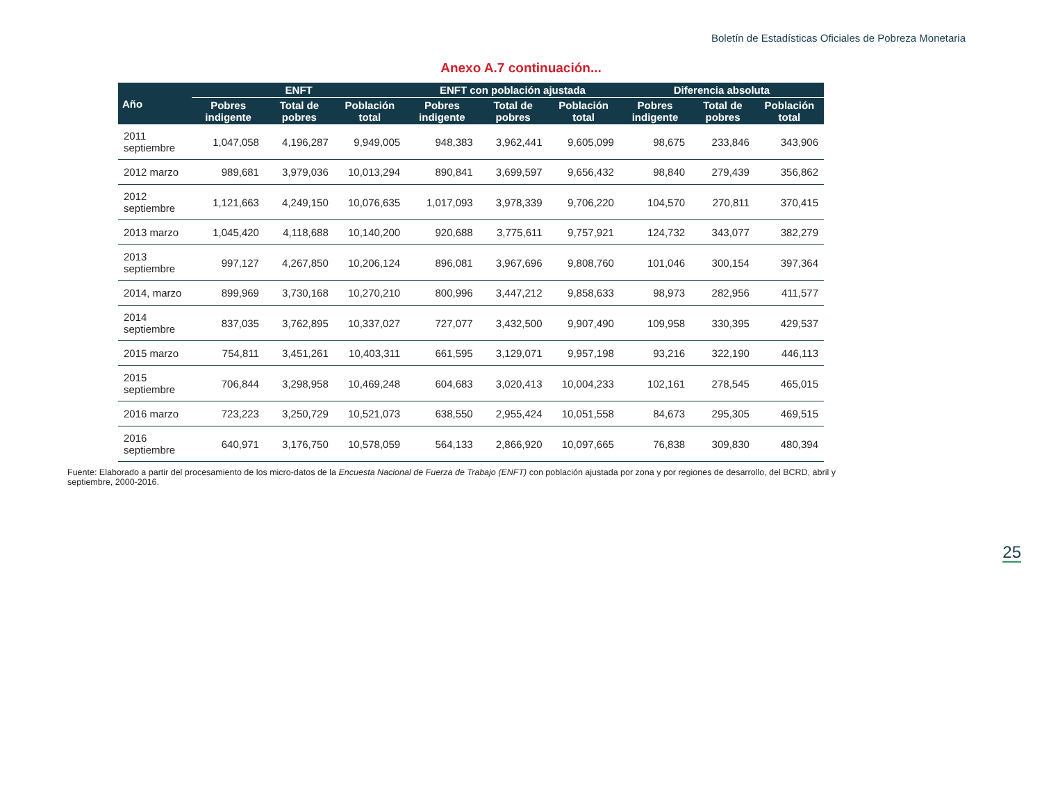Boletín de Estadísticas Oficiales de Pobreza Monetaria
Anexo A.7 continuación...
| Año | ENFT | | | ENFT con población ajustada | | | Diferencia absoluta | | |
| --- | --- | --- | --- | --- | --- | --- | --- | --- | --- |
| | Pobres indigente | Total de pobres | Población total | Pobres indigente | Total de pobres | Población total | Pobres indigente | Total de pobres | Población total |
| 2011 septiembre | 1,047,058 | 4,196,287 | 9,949,005 | 948,383 | 3,962,441 | 9,605,099 | 98,675 | 233,846 | 343,906 |
| 2012 marzo | 989,681 | 3,979,036 | 10,013,294 | 890,841 | 3,699,597 | 9,656,432 | 98,840 | 279,439 | 356,862 |
| 2012 septiembre | 1,121,663 | 4,249,150 | 10,076,635 | 1,017,093 | 3,978,339 | 9,706,220 | 104,570 | 270,811 | 370,415 |
| 2013 marzo | 1,045,420 | 4,118,688 | 10,140,200 | 920,688 | 3,775,611 | 9,757,921 | 124,732 | 343,077 | 382,279 |
| 2013 septiembre | 997,127 | 4,267,850 | 10,206,124 | 896,081 | 3,967,696 | 9,808,760 | 101,046 | 300,154 | 397,364 |
| 2014, marzo | 899,969 | 3,730,168 | 10,270,210 | 800,996 | 3,447,212 | 9,858,633 | 98,973 | 282,956 | 411,577 |
| 2014 septiembre | 837,035 | 3,762,895 | 10,337,027 | 727,077 | 3,432,500 | 9,907,490 | 109,958 | 330,395 | 429,537 |
| 2015 marzo | 754,811 | 3,451,261 | 10,403,311 | 661,595 | 3,129,071 | 9,957,198 | 93,216 | 322,190 | 446,113 |
| 2015 septiembre | 706,844 | 3,298,958 | 10,469,248 | 604,683 | 3,020,413 | 10,004,233 | 102,161 | 278,545 | 465,015 |
| 2016 marzo | 723,223 | 3,250,729 | 10,521,073 | 638,550 | 2,955,424 | 10,051,558 | 84,673 | 295,305 | 469,515 |
| 2016 septiembre | 640,971 | 3,176,750 | 10,578,059 | 564,133 | 2,866,920 | 10,097,665 | 76,838 | 309,830 | 480,394 |
Fuente: Elaborado a partir del procesamiento de los micro-datos de la Encuesta Nacional de Fuerza de Trabajo (ENFT) con población ajustada por zona y por regiones de desarrollo, del BCRD, abril y septiembre, 2000-2016.
25